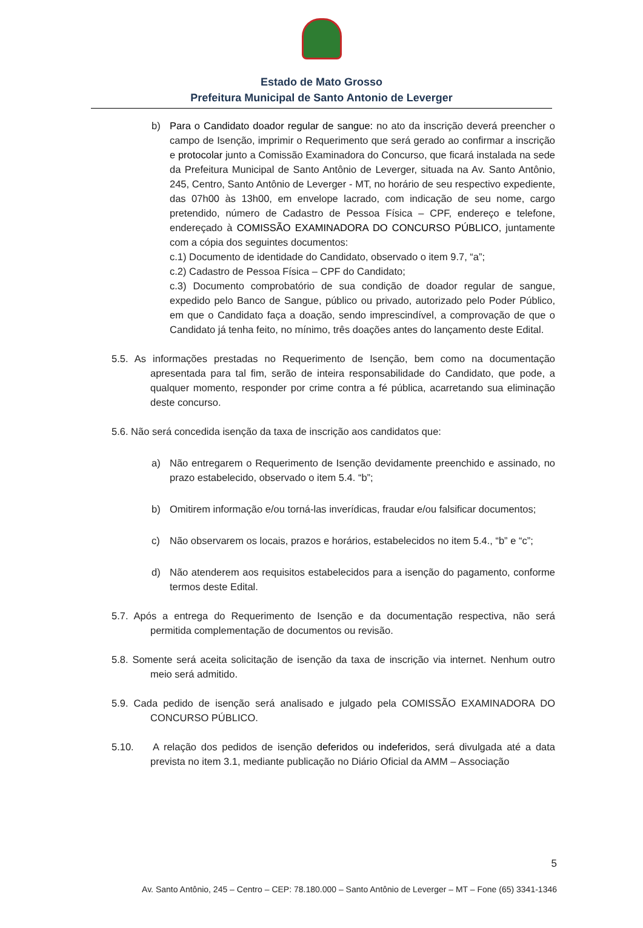Estado de Mato Grosso
Prefeitura Municipal de Santo Antonio de Leverger
b) Para o Candidato doador regular de sangue: no ato da inscrição deverá preencher o campo de Isenção, imprimir o Requerimento que será gerado ao confirmar a inscrição e protocolar junto a Comissão Examinadora do Concurso, que ficará instalada na sede da Prefeitura Municipal de Santo Antônio de Leverger, situada na Av. Santo Antônio, 245, Centro, Santo Antônio de Leverger - MT, no horário de seu respectivo expediente, das 07h00 às 13h00, em envelope lacrado, com indicação de seu nome, cargo pretendido, número de Cadastro de Pessoa Física – CPF, endereço e telefone, endereçado à COMISSÃO EXAMINADORA DO CONCURSO PÚBLICO, juntamente com a cópia dos seguintes documentos:
c.1) Documento de identidade do Candidato, observado o item 9.7, “a”;
c.2) Cadastro de Pessoa Física – CPF do Candidato;
c.3) Documento comprobatório de sua condição de doador regular de sangue, expedido pelo Banco de Sangue, público ou privado, autorizado pelo Poder Público, em que o Candidato faça a doação, sendo imprescindível, a comprovação de que o Candidato já tenha feito, no mínimo, três doações antes do lançamento deste Edital.
5.5. As informações prestadas no Requerimento de Isenção, bem como na documentação apresentada para tal fim, serão de inteira responsabilidade do Candidato, que pode, a qualquer momento, responder por crime contra a fé pública, acarretando sua eliminação deste concurso.
5.6. Não será concedida isenção da taxa de inscrição aos candidatos que:
a) Não entregarem o Requerimento de Isenção devidamente preenchido e assinado, no prazo estabelecido, observado o item 5.4. “b”;
b) Omitirem informação e/ou torná-las inverídicas, fraudar e/ou falsificar documentos;
c) Não observarem os locais, prazos e horários, estabelecidos no item 5.4., “b” e “c”;
d) Não atenderem aos requisitos estabelecidos para a isenção do pagamento, conforme termos deste Edital.
5.7. Após a entrega do Requerimento de Isenção e da documentação respectiva, não será permitida complementação de documentos ou revisão.
5.8. Somente será aceita solicitação de isenção da taxa de inscrição via internet. Nenhum outro meio será admitido.
5.9. Cada pedido de isenção será analisado e julgado pela COMISSÃO EXAMINADORA DO CONCURSO PÚBLICO.
5.10. A relação dos pedidos de isenção deferidos ou indeferidos, será divulgada até a data prevista no item 3.1, mediante publicação no Diário Oficial da AMM – Associação
5
Av. Santo Antônio, 245 – Centro – CEP: 78.180.000 – Santo Antônio de Leverger – MT – Fone (65) 3341-1346